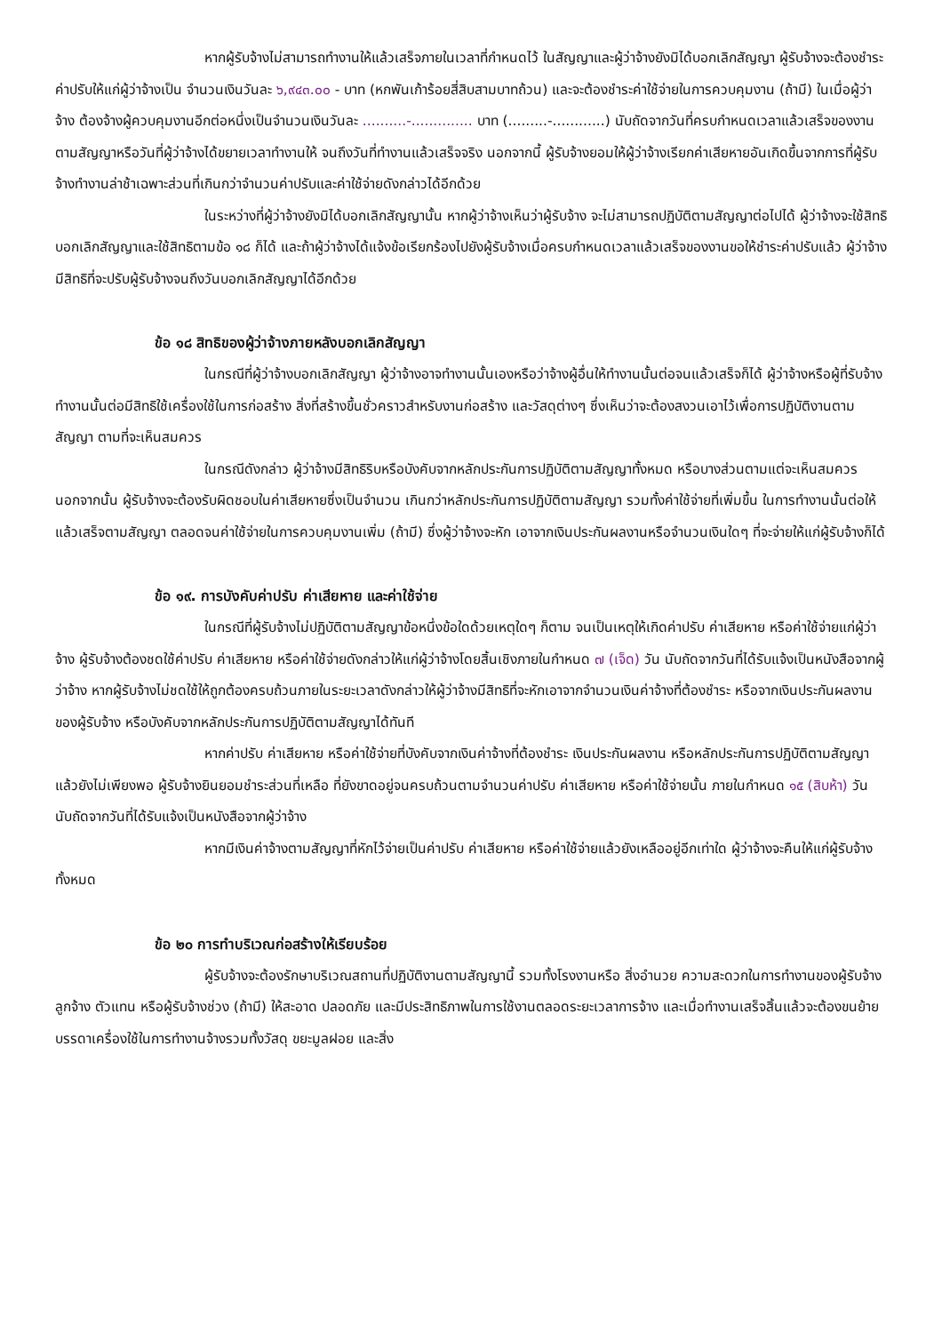หากผู้รับจ้างไม่สามารถทำงานให้แล้วเสร็จภายในเวลาที่กำหนดไว้ ในสัญญาและผู้ว่าจ้างยังมิได้บอกเลิกสัญญา ผู้รับจ้างจะต้องชำระค่าปรับให้แก่ผู้ว่าจ้างเป็น จำนวนเงินวันละ ๖,๙๔๓.๐๐ - บาท (หกพันเก้าร้อยสี่สิบสามบาทถ้วน) และจะต้องชำระค่าใช้จ่ายในการควบคุมงาน (ถ้ามี) ในเมื่อผู้ว่าจ้าง ต้องจ้างผู้ควบคุมงานอีกต่อหนึ่งเป็นจำนวนเงินวันละ ..........-.............. บาท (.........-............) นับถัดจากวันที่ครบกำหนดเวลาแล้วเสร็จของงานตามสัญญาหรือวันที่ผู้ว่าจ้างได้ขยายเวลาทำงานให้ จนถึงวันที่ทำงานแล้วเสร็จจริง นอกจากนี้ ผู้รับจ้างยอมให้ผู้ว่าจ้างเรียกค่าเสียหายอันเกิดขึ้นจากการที่ผู้รับจ้างทำงานล่าช้าเฉพาะส่วนที่เกินกว่าจำนวนค่าปรับและค่าใช้จ่ายดังกล่าวได้อีกด้วย
ในระหว่างที่ผู้ว่าจ้างยังมิได้บอกเลิกสัญญานั้น หากผู้ว่าจ้างเห็นว่าผู้รับจ้าง จะไม่สามารถปฏิบัติตามสัญญาต่อไปได้ ผู้ว่าจ้างจะใช้สิทธิบอกเลิกสัญญาและใช้สิทธิตามข้อ ๑๘ ก็ได้ และถ้าผู้ว่าจ้างได้แจ้งข้อเรียกร้องไปยังผู้รับจ้างเมื่อครบกำหนดเวลาแล้วเสร็จของงานขอให้ชำระค่าปรับแล้ว ผู้ว่าจ้างมีสิทธิที่จะปรับผู้รับจ้างจนถึงวันบอกเลิกสัญญาได้อีกด้วย
ข้อ ๑๘ สิทธิของผู้ว่าจ้างภายหลังบอกเลิกสัญญา
ในกรณีที่ผู้ว่าจ้างบอกเลิกสัญญา ผู้ว่าจ้างอาจทำงานนั้นเองหรือว่าจ้างผู้อื่นให้ทำงานนั้นต่อจนแล้วเสร็จก็ได้ ผู้ว่าจ้างหรือผู้ที่รับจ้างทำงานนั้นต่อมีสิทธิใช้เครื่องใช้ในการก่อสร้าง สิ่งที่สร้างขึ้นชั่วคราวสำหรับงานก่อสร้าง และวัสดุต่างๆ ซึ่งเห็นว่าจะต้องสงวนเอาไว้เพื่อการปฏิบัติงานตามสัญญา ตามที่จะเห็นสมควร
ในกรณีดังกล่าว ผู้ว่าจ้างมีสิทธิริบหรือบังคับจากหลักประกันการปฏิบัติตามสัญญาทั้งหมด หรือบางส่วนตามแต่จะเห็นสมควร นอกจากนั้น ผู้รับจ้างจะต้องรับผิดชอบในค่าเสียหายซึ่งเป็นจำนวน เกินกว่าหลักประกันการปฏิบัติตามสัญญา รวมทั้งค่าใช้จ่ายที่เพิ่มขึ้น ในการทำงานนั้นต่อให้แล้วเสร็จตามสัญญา ตลอดจนค่าใช้จ่ายในการควบคุมงานเพิ่ม (ถ้ามี) ซึ่งผู้ว่าจ้างจะหัก เอาจากเงินประกันผลงานหรือจำนวนเงินใดๆ ที่จะจ่ายให้แก่ผู้รับจ้างก็ได้
ข้อ ๑๙. การบังคับค่าปรับ ค่าเสียหาย และค่าใช้จ่าย
ในกรณีที่ผู้รับจ้างไม่ปฏิบัติตามสัญญาข้อหนึ่งข้อใดด้วยเหตุใดๆ ก็ตาม จนเป็นเหตุให้เกิดค่าปรับ ค่าเสียหาย หรือค่าใช้จ่ายแก่ผู้ว่าจ้าง ผู้รับจ้างต้องชดใช้ค่าปรับ ค่าเสียหาย หรือค่าใช้จ่ายดังกล่าวให้แก่ผู้ว่าจ้างโดยสิ้นเชิงภายในกำหนด ๗ (เจ็ด) วัน นับถัดจากวันที่ได้รับแจ้งเป็นหนังสือจากผู้ว่าจ้าง หากผู้รับจ้างไม่ชดใช้ให้ถูกต้องครบถ้วนภายในระยะเวลาดังกล่าวให้ผู้ว่าจ้างมีสิทธิที่จะหักเอาจากจำนวนเงินค่าจ้างที่ต้องชำระ หรือจากเงินประกันผลงาน ของผู้รับจ้าง หรือบังคับจากหลักประกันการปฏิบัติตามสัญญาได้ทันที
หากค่าปรับ ค่าเสียหาย หรือค่าใช้จ่ายที่บังคับจากเงินค่าจ้างที่ต้องชำระ เงินประกันผลงาน หรือหลักประกันการปฏิบัติตามสัญญาแล้วยังไม่เพียงพอ ผู้รับจ้างยินยอมชำระส่วนที่เหลือ ที่ยังขาดอยู่จนครบถ้วนตามจำนวนค่าปรับ ค่าเสียหาย หรือค่าใช้จ่ายนั้น ภายในกำหนด ๑๕ (สิบห้า) วัน นับถัดจากวันที่ได้รับแจ้งเป็นหนังสือจากผู้ว่าจ้าง
หากมีเงินค่าจ้างตามสัญญาที่หักไว้จ่ายเป็นค่าปรับ ค่าเสียหาย หรือค่าใช้จ่ายแล้วยังเหลืออยู่อีกเท่าใด ผู้ว่าจ้างจะคืนให้แก่ผู้รับจ้างทั้งหมด
ข้อ ๒๐ การทำบริเวณก่อสร้างให้เรียบร้อย
ผู้รับจ้างจะต้องรักษาบริเวณสถานที่ปฏิบัติงานตามสัญญานี้ รวมทั้งโรงงานหรือ สิ่งอำนวย ความสะดวกในการทำงานของผู้รับจ้าง ลูกจ้าง ตัวแทน หรือผู้รับจ้างช่วง (ถ้ามี) ให้สะอาด ปลอดภัย และมีประสิทธิภาพในการใช้งานตลอดระยะเวลาการจ้าง และเมื่อทำงานเสร็จสิ้นแล้วจะต้องขนย้ายบรรดาเครื่องใช้ในการทำงานจ้างรวมทั้งวัสดุ ขยะมูลฝอย และสิ่ง